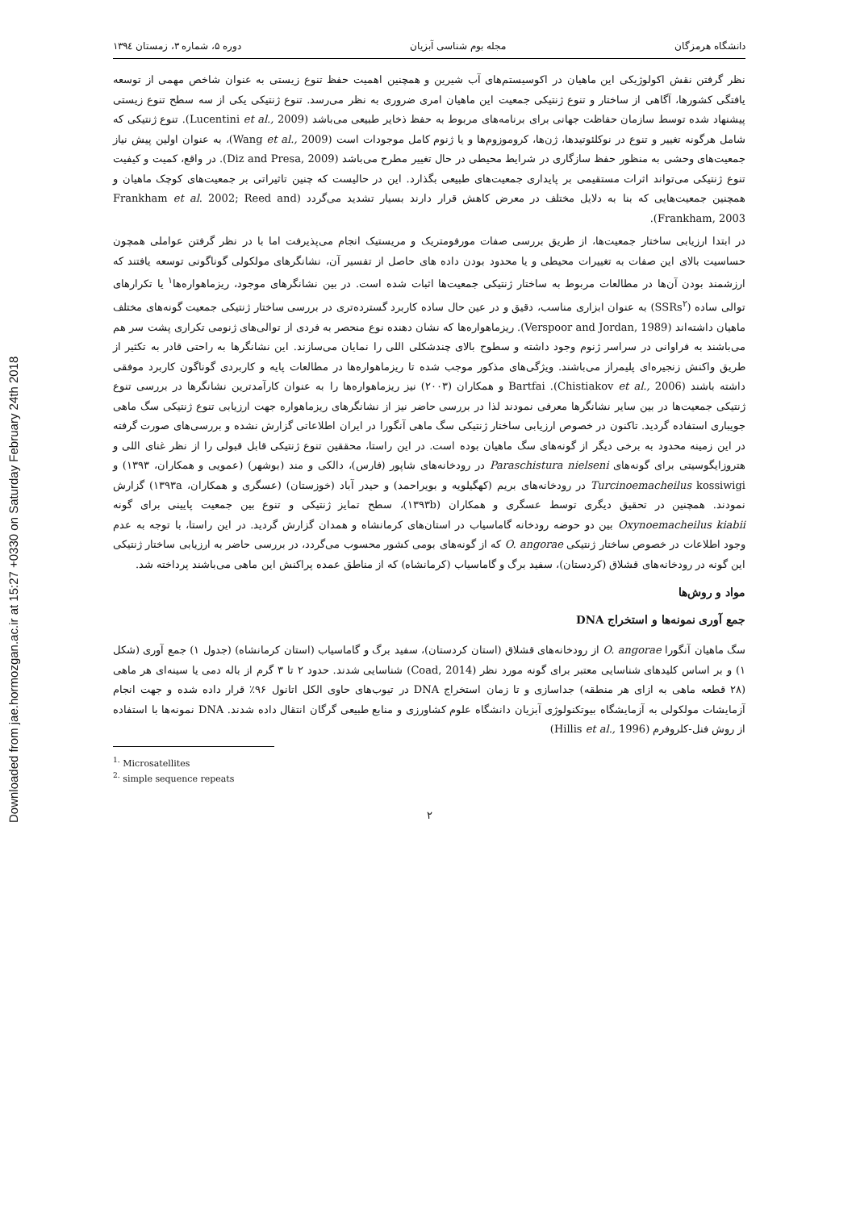Downloaded from jae.hormozgan.ac.ir at 15:27 +0330 on Saturday February 24th 2018
دانشگاه هرمزگان مجله بوم شناسی آبزیان دوره ۵، شماره ۳، زمستان ۱۳۹٤
نظر گرفتن نقش اکولوژیکی این ماهیان در اکوسیستم‌های آب شیرین و همچنین اهمیت حفظ تنوع زیستی به عنوان شاخص مهمی از توسعه یافتگی کشورها، آگاهی از ساختار و تنوع ژنتیکی جمعیت این ماهیان امری ضروری به نظر می‌رسد. تنوع ژنتیکی یکی از سه سطح تنوع زیستی پیشنهاد شده توسط سازمان حفاظت جهانی برای برنامه‌های مربوط به حفظ ذخایر طبیعی می‌باشد (Lucentini et al., 2009). تنوع ژنتیکی که شامل هرگونه تغییر و تنوع در نوکلئوتیدها، ژن‌ها، کروموزوم‌ها و یا ژنوم کامل موجودات است (Wang et al., 2009)، به عنوان اولین پیش نیاز جمعیت‌های وحشی به منظور حفظ سازگاری در شرایط محیطی در حال تغییر مطرح می‌باشد (Diz and Presa, 2009). در واقع، کمیت و کیفیت تنوع ژنتیکی می‌تواند اثرات مستقیمی بر پایداری جمعیت‌های طبیعی بگذارد. این در حالیست که چنین تاثیراتی بر جمعیت‌های کوچک ماهیان و همچنین جمعیت‌هایی که بنا به دلایل مختلف در معرض کاهش قرار دارند بسیار تشدید می‌گردد (Frankham et al. 2002; Reed and Frankham, 2003).
در ابتدا ارزیابی ساختار جمعیت‌ها، از طریق بررسی صفات مورفومتریک و مریستیک انجام می‌پذیرفت اما با در نظر گرفتن عواملی همچون حساسیت بالای این صفات به تغییرات محیطی و یا محدود بودن داده های حاصل از تفسیر آن، نشانگرهای مولکولی گوناگونی توسعه یافتند که ارزشمند بودن آن‌ها در مطالعات مربوط به ساختار ژنتیکی جمعیت‌ها اثبات شده است. در بین نشانگرهای موجود، ریزماهواره‌ها<sup>۱</sup> یا تکرارهای توالی ساده (SSRs<sup>۲</sup>) به عنوان ابزاری مناسب، دقیق و در عین حال ساده کاربرد گسترده‌تری در بررسی ساختار ژنتیکی جمعیت گونه‌های مختلف ماهیان داشته‌اند (Verspoor and Jordan, 1989). ریزماهواره‌ها که نشان دهنده نوع منحصر به فردی از توالی‌های ژنومی تکراری پشت سر هم می‌باشند به فراوانی در سراسر ژنوم وجود داشته و سطوح بالای چندشکلی اللی را نمایان می‌سازند. این نشانگرها به راحتی قادر به تکثیر از طریق واکنش زنجیره‌ای پلیمراز می‌باشند. ویژگی‌های مذکور موجب شده تا ریزماهواره‌ها در مطالعات پایه و کاربردی گوناگون کاربرد موفقی داشته باشند (Chistiakov et al., 2006). Bartfai و همکاران (۲۰۰۳) نیز ریزماهواره‌ها را به عنوان کارآمدترین نشانگرها در بررسی تنوع ژنتیکی جمعیت‌ها در بین سایر نشانگرها معرفی نمودند لذا در بررسی حاضر نیز از نشانگرهای ریزماهواره جهت ارزیابی تنوع ژنتیکی سگ ماهی جویباری استفاده گردید. تاکنون در خصوص ارزیابی ساختار ژنتیکی سگ ماهی آنگورا در ایران اطلاعاتی گزارش نشده و بررسی‌های صورت گرفته در این زمینه محدود به برخی دیگر از گونه‌های سگ ماهیان بوده است. در این راستا، محققین تنوع ژنتیکی قابل قبولی را از نظر غنای اللی و هتروزایگوسیتی برای گونه‌های Paraschistura nielseni در رودخانه‌های شاپور (فارس)، دالکی و مند (بوشهر) (عمویی و همکاران، ۱۳۹۳) و Turcinoemacheilus kossiwigi در رودخانه‌های بریم (کهگیلویه و بویراحمد) و حیدر آباد (خوزستان) (عسگری و همکاران، ۱۳۹۳a) گزارش نمودند. همچنین در تحقیق دیگری توسط عسگری و همکاران (۱۳۹۳b)، سطح تمایز ژنتیکی و تنوع بین جمعیت پایینی برای گونه Oxynoemacheilus kiabii بین دو حوضه رودخانه گاماسیاب در استان‌های کرمانشاه و همدان گزارش گردید. در این راستا، با توجه به عدم وجود اطلاعات در خصوص ساختار ژنتیکی O. angorae که از گونه‌های بومی کشور محسوب می‌گردد، در بررسی حاضر به ارزیابی ساختار ژنتیکی این گونه در رودخانه‌های قشلاق (کردستان)، سفید برگ و گاماسیاب (کرمانشاه) که از مناطق عمده پراکنش این ماهی می‌باشند پرداخته شد.
مواد و روش‌ها
جمع آوری نمونه‌ها و استخراج DNA
سگ ماهیان آنگورا O. angorae از رودخانه‌های قشلاق (استان کردستان)، سفید برگ و گاماسیاب (استان کرمانشاه) (جدول ۱) جمع آوری (شکل ۱) و بر اساس کلیدهای شناسایی معتبر برای گونه مورد نظر (Coad, 2014) شناسایی شدند. حدود ۲ تا ۳ گرم از باله دمی یا سینه‌ای هر ماهی (۲۸ قطعه ماهی به ازای هر منطقه) جداسازی و تا زمان استخراج DNA در تیوب‌های حاوی الکل اتانول ۹۶٪ قرار داده شده و جهت انجام آزمایشات مولکولی به آزمایشگاه بیوتکنولوژی آبزیان دانشگاه علوم کشاورزی و منابع طبیعی گرگان انتقال داده شدند. DNA نمونه‌ها با استفاده از روش فنل-کلروفرم (Hillis et al., 1996)
<sup>1.</sup> Microsatellites
<sup>2.</sup> simple sequence repeats
۲